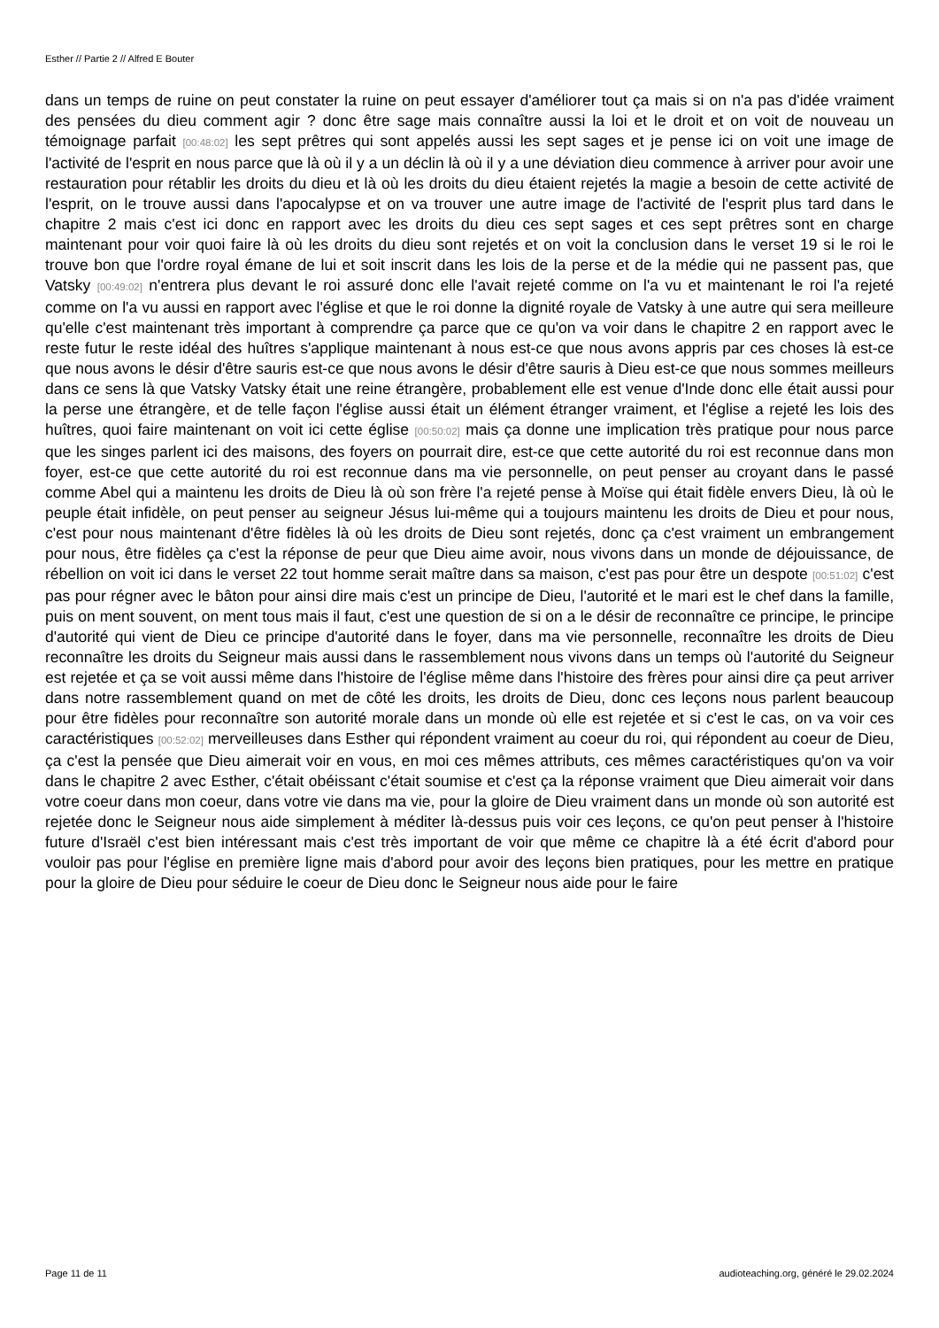Esther // Partie 2 // Alfred E Bouter
dans un temps de ruine on peut constater la ruine on peut essayer d'améliorer tout ça mais si on n'a pas d'idée vraiment des pensées du dieu comment agir ? donc être sage mais connaître aussi la loi et le droit et on voit de nouveau un témoignage parfait [00:48:02] les sept prêtres qui sont appelés aussi les sept sages et je pense ici on voit une image de l'activité de l'esprit en nous parce que là où il y a un déclin là où il y a une déviation dieu commence à arriver pour avoir une restauration pour rétablir les droits du dieu et là où les droits du dieu étaient rejetés la magie a besoin de cette activité de l'esprit, on le trouve aussi dans l'apocalypse et on va trouver une autre image de l'activité de l'esprit plus tard dans le chapitre 2 mais c'est ici donc en rapport avec les droits du dieu ces sept sages et ces sept prêtres sont en charge maintenant pour voir quoi faire là où les droits du dieu sont rejetés et on voit la conclusion dans le verset 19 si le roi le trouve bon que l'ordre royal émane de lui et soit inscrit dans les lois de la perse et de la médie qui ne passent pas, que Vatsky [00:49:02] n'entrera plus devant le roi assuré donc elle l'avait rejeté comme on l'a vu et maintenant le roi l'a rejeté comme on l'a vu aussi en rapport avec l'église et que le roi donne la dignité royale de Vatsky à une autre qui sera meilleure qu'elle c'est maintenant très important à comprendre ça parce que ce qu'on va voir dans le chapitre 2 en rapport avec le reste futur le reste idéal des huîtres s'applique maintenant à nous est-ce que nous avons appris par ces choses là est-ce que nous avons le désir d'être sauris est-ce que nous avons le désir d'être sauris à Dieu est-ce que nous sommes meilleurs dans ce sens là que Vatsky Vatsky était une reine étrangère, probablement elle est venue d'Inde donc elle était aussi pour la perse une étrangère, et de telle façon l'église aussi était un élément étranger vraiment, et l'église a rejeté les lois des huîtres, quoi faire maintenant on voit ici cette église [00:50:02] mais ça donne une implication très pratique pour nous parce que les singes parlent ici des maisons, des foyers on pourrait dire, est-ce que cette autorité du roi est reconnue dans mon foyer, est-ce que cette autorité du roi est reconnue dans ma vie personnelle, on peut penser au croyant dans le passé comme Abel qui a maintenu les droits de Dieu là où son frère l'a rejeté pense à Moïse qui était fidèle envers Dieu, là où le peuple était infidèle, on peut penser au seigneur Jésus lui-même qui a toujours maintenu les droits de Dieu et pour nous, c'est pour nous maintenant d'être fidèles là où les droits de Dieu sont rejetés, donc ça c'est vraiment un embrangement pour nous, être fidèles ça c'est la réponse de peur que Dieu aime avoir, nous vivons dans un monde de déjouissance, de rébellion on voit ici dans le verset 22 tout homme serait maître dans sa maison, c'est pas pour être un despote [00:51:02] c'est pas pour régner avec le bâton pour ainsi dire mais c'est un principe de Dieu, l'autorité et le mari est le chef dans la famille, puis on ment souvent, on ment tous mais il faut, c'est une question de si on a le désir de reconnaître ce principe, le principe d'autorité qui vient de Dieu ce principe d'autorité dans le foyer, dans ma vie personnelle, reconnaître les droits de Dieu reconnaître les droits du Seigneur mais aussi dans le rassemblement nous vivons dans un temps où l'autorité du Seigneur est rejetée et ça se voit aussi même dans l'histoire de l'église même dans l'histoire des frères pour ainsi dire ça peut arriver dans notre rassemblement quand on met de côté les droits, les droits de Dieu, donc ces leçons nous parlent beaucoup pour être fidèles pour reconnaître son autorité morale dans un monde où elle est rejetée et si c'est le cas, on va voir ces caractéristiques [00:52:02] merveilleuses dans Esther qui répondent vraiment au coeur du roi, qui répondent au coeur de Dieu, ça c'est la pensée que Dieu aimerait voir en vous, en moi ces mêmes attributs, ces mêmes caractéristiques qu'on va voir dans le chapitre 2 avec Esther, c'était obéissant c'était soumise et c'est ça la réponse vraiment que Dieu aimerait voir dans votre coeur dans mon coeur, dans votre vie dans ma vie, pour la gloire de Dieu vraiment dans un monde où son autorité est rejetée donc le Seigneur nous aide simplement à méditer là-dessus puis voir ces leçons, ce qu'on peut penser à l'histoire future d'Israël c'est bien intéressant mais c'est très important de voir que même ce chapitre là a été écrit d'abord pour vouloir pas pour l'église en première ligne mais d'abord pour avoir des leçons bien pratiques, pour les mettre en pratique pour la gloire de Dieu pour séduire le coeur de Dieu donc le Seigneur nous aide pour le faire
Page 11 de 11 audioteaching.org, généré le 29.02.2024